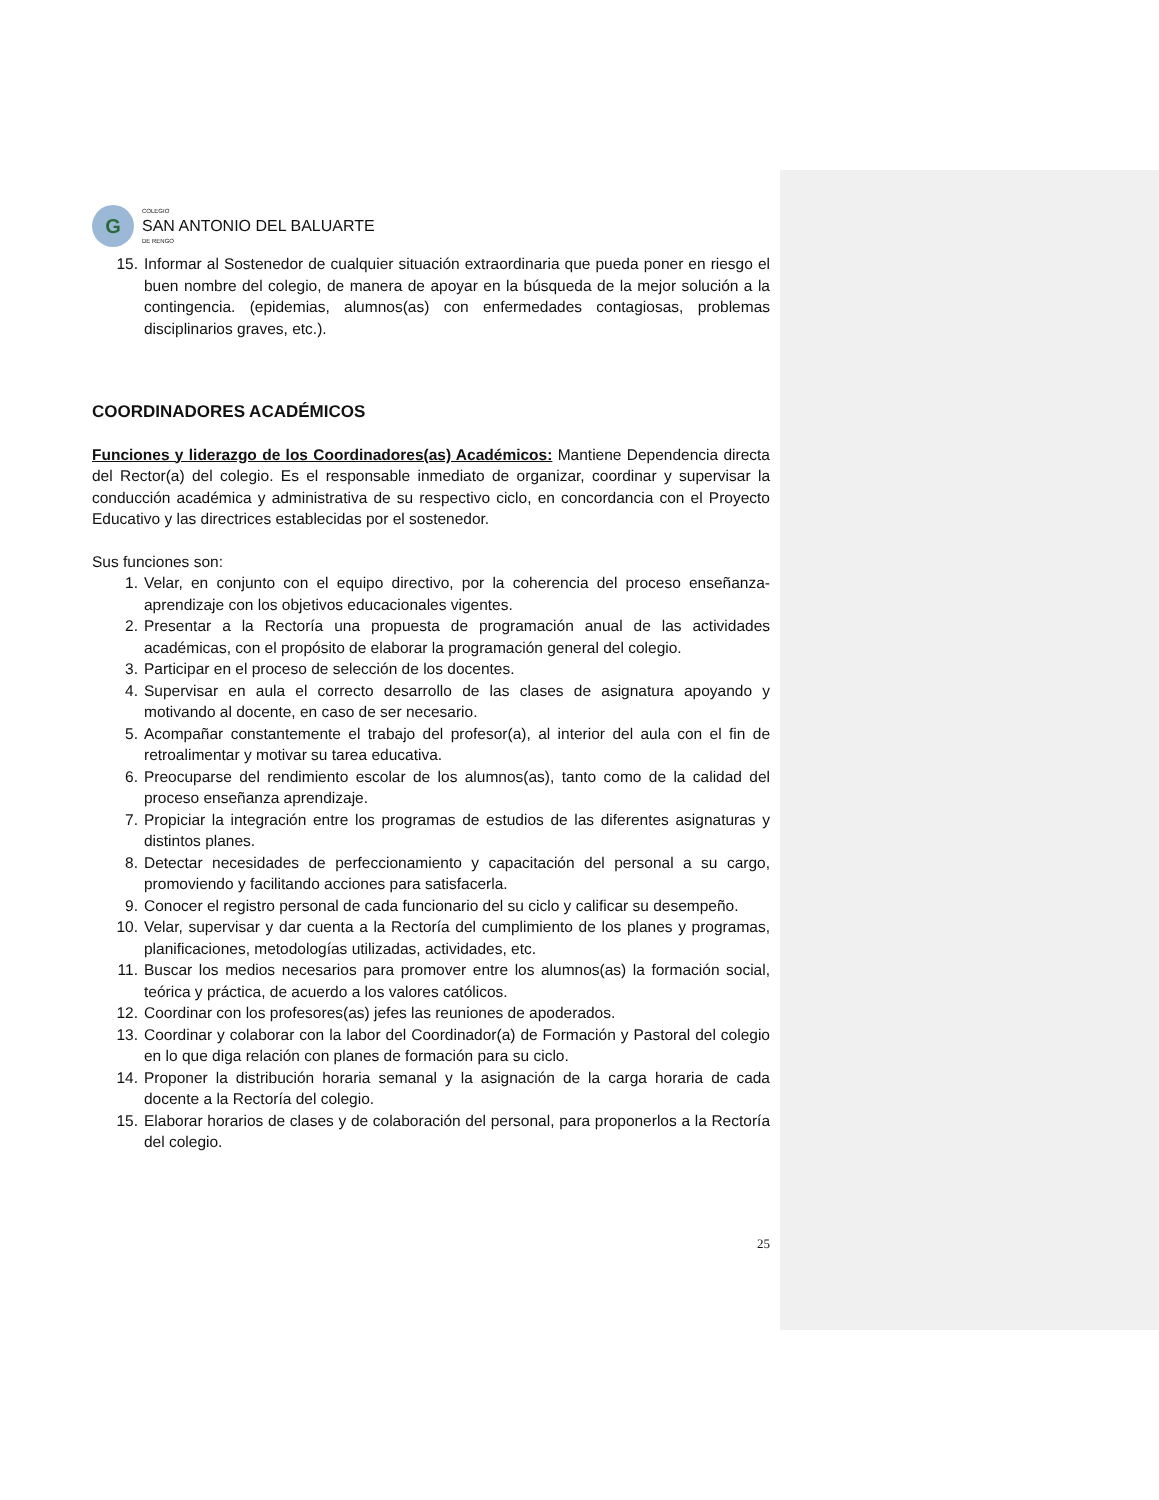G
COLEGIO
SAN ANTONIO DEL BALUARTE
DE RENGO
15. Informar al Sostenedor de cualquier situación extraordinaria que pueda poner en riesgo el buen nombre del colegio, de manera de apoyar en la búsqueda de la mejor solución a la contingencia. (epidemias, alumnos(as) con enfermedades contagiosas, problemas disciplinarios graves, etc.).
COORDINADORES ACADÉMICOS
Funciones y liderazgo de los Coordinadores(as) Académicos: Mantiene Dependencia directa del Rector(a) del colegio. Es el responsable inmediato de organizar, coordinar y supervisar la conducción académica y administrativa de su respectivo ciclo, en concordancia con el Proyecto Educativo y las directrices establecidas por el sostenedor.
Sus funciones son:
1. Velar, en conjunto con el equipo directivo, por la coherencia del proceso enseñanza-aprendizaje con los objetivos educacionales vigentes.
2. Presentar a la Rectoría una propuesta de programación anual de las actividades académicas, con el propósito de elaborar la programación general del colegio.
3. Participar en el proceso de selección de los docentes.
4. Supervisar en aula el correcto desarrollo de las clases de asignatura apoyando y motivando al docente, en caso de ser necesario.
5. Acompañar constantemente el trabajo del profesor(a), al interior del aula con el fin de retroalimentar y motivar su tarea educativa.
6. Preocuparse del rendimiento escolar de los alumnos(as), tanto como de la calidad del proceso enseñanza aprendizaje.
7. Propiciar la integración entre los programas de estudios de las diferentes asignaturas y distintos planes.
8. Detectar necesidades de perfeccionamiento y capacitación del personal a su cargo, promoviendo y facilitando acciones para satisfacerla.
9. Conocer el registro personal de cada funcionario del su ciclo y calificar su desempeño.
10. Velar, supervisar y dar cuenta a la Rectoría del cumplimiento de los planes y programas, planificaciones, metodologías utilizadas, actividades, etc.
11. Buscar los medios necesarios para promover entre los alumnos(as) la formación social, teórica y práctica, de acuerdo a los valores católicos.
12. Coordinar con los profesores(as) jefes las reuniones de apoderados.
13. Coordinar y colaborar con la labor del Coordinador(a) de Formación y Pastoral del colegio en lo que diga relación con planes de formación para su ciclo.
14. Proponer la distribución horaria semanal y la asignación de la carga horaria de cada docente a la Rectoría del colegio.
15. Elaborar horarios de clases y de colaboración del personal, para proponerlos a la Rectoría del colegio.
25